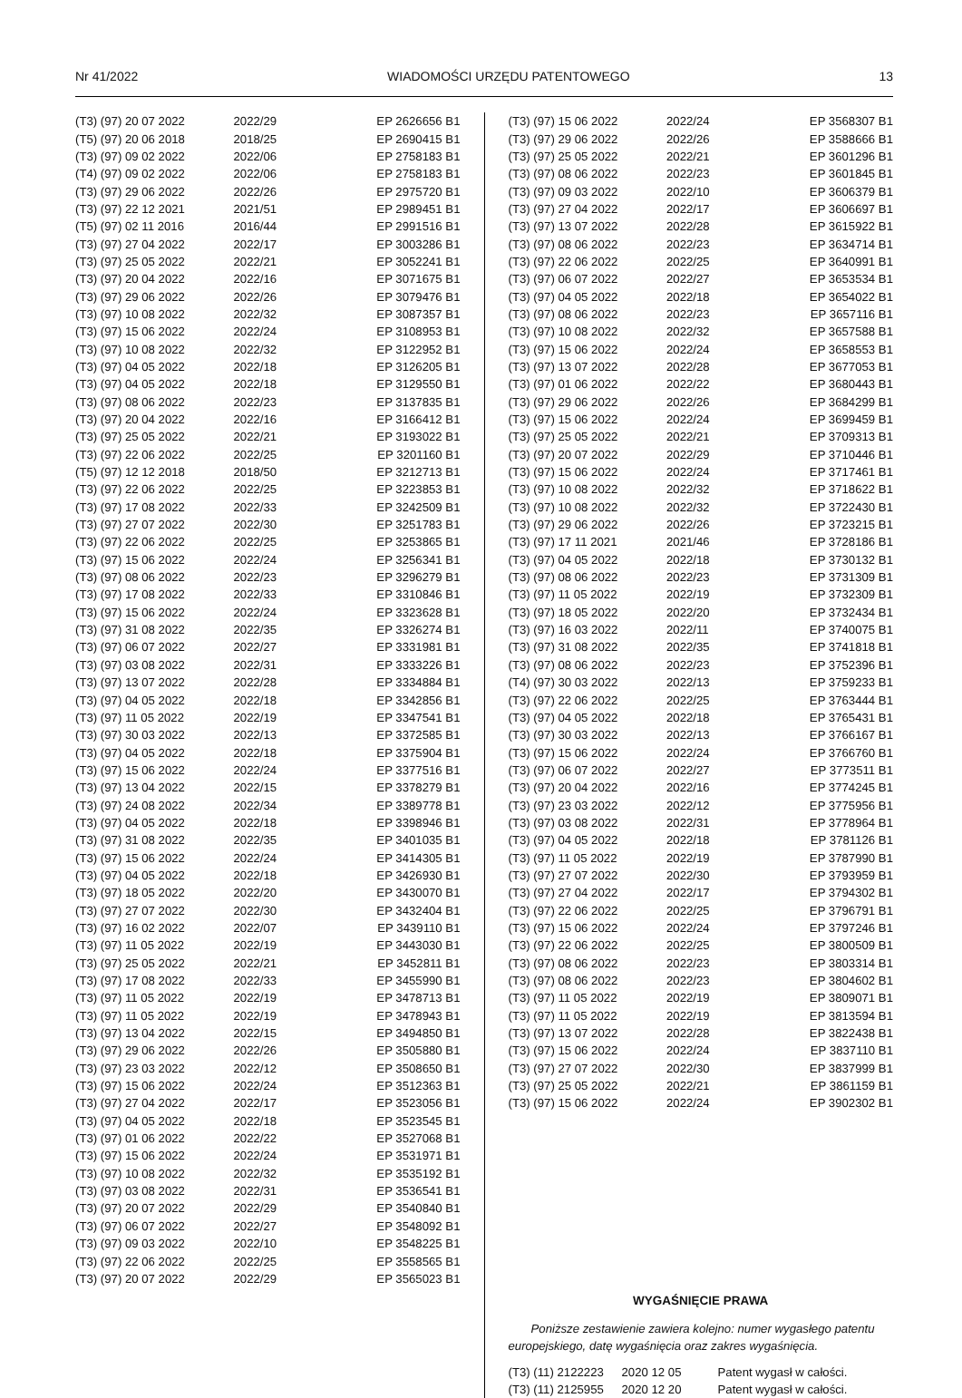Nr 41/2022 WIADOMOŚCI URZĘDU PATENTOWEGO 13
| (T3) (97) 20 07 2022 | 2022/29 | EP 2626656 B1 |
| (T5) (97) 20 06 2018 | 2018/25 | EP 2690415 B1 |
| (T3) (97) 09 02 2022 | 2022/06 | EP 2758183 B1 |
| (T4) (97) 09 02 2022 | 2022/06 | EP 2758183 B1 |
| (T3) (97) 29 06 2022 | 2022/26 | EP 2975720 B1 |
| (T3) (97) 22 12 2021 | 2021/51 | EP 2989451 B1 |
| (T5) (97) 02 11 2016 | 2016/44 | EP 2991516 B1 |
| (T3) (97) 27 04 2022 | 2022/17 | EP 3003286 B1 |
| (T3) (97) 25 05 2022 | 2022/21 | EP 3052241 B1 |
| (T3) (97) 20 04 2022 | 2022/16 | EP 3071675 B1 |
| (T3) (97) 29 06 2022 | 2022/26 | EP 3079476 B1 |
| (T3) (97) 10 08 2022 | 2022/32 | EP 3087357 B1 |
| (T3) (97) 15 06 2022 | 2022/24 | EP 3108953 B1 |
| (T3) (97) 10 08 2022 | 2022/32 | EP 3122952 B1 |
| (T3) (97) 04 05 2022 | 2022/18 | EP 3126205 B1 |
| (T3) (97) 04 05 2022 | 2022/18 | EP 3129550 B1 |
| (T3) (97) 08 06 2022 | 2022/23 | EP 3137835 B1 |
| (T3) (97) 20 04 2022 | 2022/16 | EP 3166412 B1 |
| (T3) (97) 25 05 2022 | 2022/21 | EP 3193022 B1 |
| (T3) (97) 22 06 2022 | 2022/25 | EP 3201160 B1 |
| (T5) (97) 12 12 2018 | 2018/50 | EP 3212713 B1 |
| (T3) (97) 22 06 2022 | 2022/25 | EP 3223853 B1 |
| (T3) (97) 17 08 2022 | 2022/33 | EP 3242509 B1 |
| (T3) (97) 27 07 2022 | 2022/30 | EP 3251783 B1 |
| (T3) (97) 22 06 2022 | 2022/25 | EP 3253865 B1 |
| (T3) (97) 15 06 2022 | 2022/24 | EP 3256341 B1 |
| (T3) (97) 08 06 2022 | 2022/23 | EP 3296279 B1 |
| (T3) (97) 17 08 2022 | 2022/33 | EP 3310846 B1 |
| (T3) (97) 15 06 2022 | 2022/24 | EP 3323628 B1 |
| (T3) (97) 31 08 2022 | 2022/35 | EP 3326274 B1 |
| (T3) (97) 06 07 2022 | 2022/27 | EP 3331981 B1 |
| (T3) (97) 03 08 2022 | 2022/31 | EP 3333226 B1 |
| (T3) (97) 13 07 2022 | 2022/28 | EP 3334884 B1 |
| (T3) (97) 04 05 2022 | 2022/18 | EP 3342856 B1 |
| (T3) (97) 11 05 2022 | 2022/19 | EP 3347541 B1 |
| (T3) (97) 30 03 2022 | 2022/13 | EP 3372585 B1 |
| (T3) (97) 04 05 2022 | 2022/18 | EP 3375904 B1 |
| (T3) (97) 15 06 2022 | 2022/24 | EP 3377516 B1 |
| (T3) (97) 13 04 2022 | 2022/15 | EP 3378279 B1 |
| (T3) (97) 24 08 2022 | 2022/34 | EP 3389778 B1 |
| (T3) (97) 04 05 2022 | 2022/18 | EP 3398946 B1 |
| (T3) (97) 31 08 2022 | 2022/35 | EP 3401035 B1 |
| (T3) (97) 15 06 2022 | 2022/24 | EP 3414305 B1 |
| (T3) (97) 04 05 2022 | 2022/18 | EP 3426930 B1 |
| (T3) (97) 18 05 2022 | 2022/20 | EP 3430070 B1 |
| (T3) (97) 27 07 2022 | 2022/30 | EP 3432404 B1 |
| (T3) (97) 16 02 2022 | 2022/07 | EP 3439110 B1 |
| (T3) (97) 11 05 2022 | 2022/19 | EP 3443030 B1 |
| (T3) (97) 25 05 2022 | 2022/21 | EP 3452811 B1 |
| (T3) (97) 17 08 2022 | 2022/33 | EP 3455990 B1 |
| (T3) (97) 11 05 2022 | 2022/19 | EP 3478713 B1 |
| (T3) (97) 11 05 2022 | 2022/19 | EP 3478943 B1 |
| (T3) (97) 13 04 2022 | 2022/15 | EP 3494850 B1 |
| (T3) (97) 29 06 2022 | 2022/26 | EP 3505880 B1 |
| (T3) (97) 23 03 2022 | 2022/12 | EP 3508650 B1 |
| (T3) (97) 15 06 2022 | 2022/24 | EP 3512363 B1 |
| (T3) (97) 27 04 2022 | 2022/17 | EP 3523056 B1 |
| (T3) (97) 04 05 2022 | 2022/18 | EP 3523545 B1 |
| (T3) (97) 01 06 2022 | 2022/22 | EP 3527068 B1 |
| (T3) (97) 15 06 2022 | 2022/24 | EP 3531971 B1 |
| (T3) (97) 10 08 2022 | 2022/32 | EP 3535192 B1 |
| (T3) (97) 03 08 2022 | 2022/31 | EP 3536541 B1 |
| (T3) (97) 20 07 2022 | 2022/29 | EP 3540840 B1 |
| (T3) (97) 06 07 2022 | 2022/27 | EP 3548092 B1 |
| (T3) (97) 09 03 2022 | 2022/10 | EP 3548225 B1 |
| (T3) (97) 22 06 2022 | 2022/25 | EP 3558565 B1 |
| (T3) (97) 20 07 2022 | 2022/29 | EP 3565023 B1 |
| (T3) (97) 15 06 2022 | 2022/24 | EP 3568307 B1 |
| (T3) (97) 29 06 2022 | 2022/26 | EP 3588666 B1 |
| (T3) (97) 25 05 2022 | 2022/21 | EP 3601296 B1 |
| (T3) (97) 08 06 2022 | 2022/23 | EP 3601845 B1 |
| (T3) (97) 09 03 2022 | 2022/10 | EP 3606379 B1 |
| (T3) (97) 27 04 2022 | 2022/17 | EP 3606697 B1 |
| (T3) (97) 13 07 2022 | 2022/28 | EP 3615922 B1 |
| (T3) (97) 08 06 2022 | 2022/23 | EP 3634714 B1 |
| (T3) (97) 22 06 2022 | 2022/25 | EP 3640991 B1 |
| (T3) (97) 06 07 2022 | 2022/27 | EP 3653534 B1 |
| (T3) (97) 04 05 2022 | 2022/18 | EP 3654022 B1 |
| (T3) (97) 08 06 2022 | 2022/23 | EP 3657116 B1 |
| (T3) (97) 10 08 2022 | 2022/32 | EP 3657588 B1 |
| (T3) (97) 15 06 2022 | 2022/24 | EP 3658553 B1 |
| (T3) (97) 13 07 2022 | 2022/28 | EP 3677053 B1 |
| (T3) (97) 01 06 2022 | 2022/22 | EP 3680443 B1 |
| (T3) (97) 29 06 2022 | 2022/26 | EP 3684299 B1 |
| (T3) (97) 15 06 2022 | 2022/24 | EP 3699459 B1 |
| (T3) (97) 25 05 2022 | 2022/21 | EP 3709313 B1 |
| (T3) (97) 20 07 2022 | 2022/29 | EP 3710446 B1 |
| (T3) (97) 15 06 2022 | 2022/24 | EP 3717461 B1 |
| (T3) (97) 10 08 2022 | 2022/32 | EP 3718622 B1 |
| (T3) (97) 10 08 2022 | 2022/32 | EP 3722430 B1 |
| (T3) (97) 29 06 2022 | 2022/26 | EP 3723215 B1 |
| (T3) (97) 17 11 2021 | 2021/46 | EP 3728186 B1 |
| (T3) (97) 04 05 2022 | 2022/18 | EP 3730132 B1 |
| (T3) (97) 08 06 2022 | 2022/23 | EP 3731309 B1 |
| (T3) (97) 11 05 2022 | 2022/19 | EP 3732309 B1 |
| (T3) (97) 18 05 2022 | 2022/20 | EP 3732434 B1 |
| (T3) (97) 16 03 2022 | 2022/11 | EP 3740075 B1 |
| (T3) (97) 31 08 2022 | 2022/35 | EP 3741818 B1 |
| (T3) (97) 08 06 2022 | 2022/23 | EP 3752396 B1 |
| (T4) (97) 30 03 2022 | 2022/13 | EP 3759233 B1 |
| (T3) (97) 22 06 2022 | 2022/25 | EP 3763444 B1 |
| (T3) (97) 04 05 2022 | 2022/18 | EP 3765431 B1 |
| (T3) (97) 30 03 2022 | 2022/13 | EP 3766167 B1 |
| (T3) (97) 15 06 2022 | 2022/24 | EP 3766760 B1 |
| (T3) (97) 06 07 2022 | 2022/27 | EP 3773511 B1 |
| (T3) (97) 20 04 2022 | 2022/16 | EP 3774245 B1 |
| (T3) (97) 23 03 2022 | 2022/12 | EP 3775956 B1 |
| (T3) (97) 03 08 2022 | 2022/31 | EP 3778964 B1 |
| (T3) (97) 04 05 2022 | 2022/18 | EP 3781126 B1 |
| (T3) (97) 11 05 2022 | 2022/19 | EP 3787990 B1 |
| (T3) (97) 27 07 2022 | 2022/30 | EP 3793959 B1 |
| (T3) (97) 27 04 2022 | 2022/17 | EP 3794302 B1 |
| (T3) (97) 22 06 2022 | 2022/25 | EP 3796791 B1 |
| (T3) (97) 15 06 2022 | 2022/24 | EP 3797246 B1 |
| (T3) (97) 22 06 2022 | 2022/25 | EP 3800509 B1 |
| (T3) (97) 08 06 2022 | 2022/23 | EP 3803314 B1 |
| (T3) (97) 08 06 2022 | 2022/23 | EP 3804602 B1 |
| (T3) (97) 11 05 2022 | 2022/19 | EP 3809071 B1 |
| (T3) (97) 11 05 2022 | 2022/19 | EP 3813594 B1 |
| (T3) (97) 13 07 2022 | 2022/28 | EP 3822438 B1 |
| (T3) (97) 15 06 2022 | 2022/24 | EP 3837110 B1 |
| (T3) (97) 27 07 2022 | 2022/30 | EP 3837999 B1 |
| (T3) (97) 25 05 2022 | 2022/21 | EP 3861159 B1 |
| (T3) (97) 15 06 2022 | 2022/24 | EP 3902302 B1 |
WYGAŚNIĘCIE PRAWA
Poniższe zestawienie zawiera kolejno: numer wygasłego patentu europejskiego, datę wygaśnięcia oraz zakres wygaśnięcia.
| (T3) (11) 2122223 | 2020 12 05 | Patent wygasł w całości. |
| (T3) (11) 2125955 | 2020 12 20 | Patent wygasł w całości. |